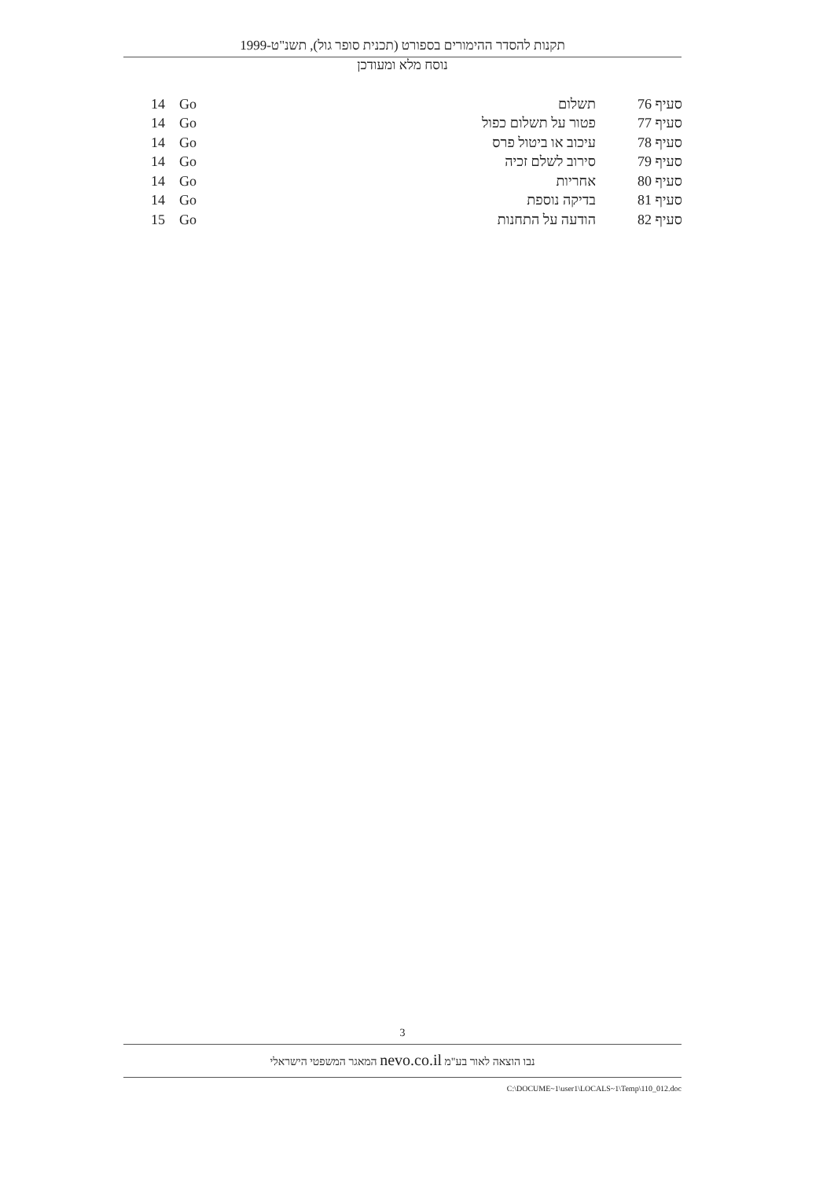תקנות להסדר ההימורים בספורט (תכנית סופר גול), תשנ"ט-1999
נוסח מלא ומעודכן
| סעיף 76 | תשלום | Go | 14 |
| סעיף 77 | פטור על תשלום כפול | Go | 14 |
| סעיף 78 | עיכוב או ביטול פרס | Go | 14 |
| סעיף 79 | סירוב לשלם זכיה | Go | 14 |
| סעיף 80 | אחריות | Go | 14 |
| סעיף 81 | בדיקה נוספת | Go | 14 |
| סעיף 82 | הודעה על התחנות | Go | 15 |
3
נבו הוצאה לאור בע"מ nevo.co.il המאגר המשפטי הישראלי
C:\DOCUME~1\user1\LOCALS~1\Temp\110_012.doc